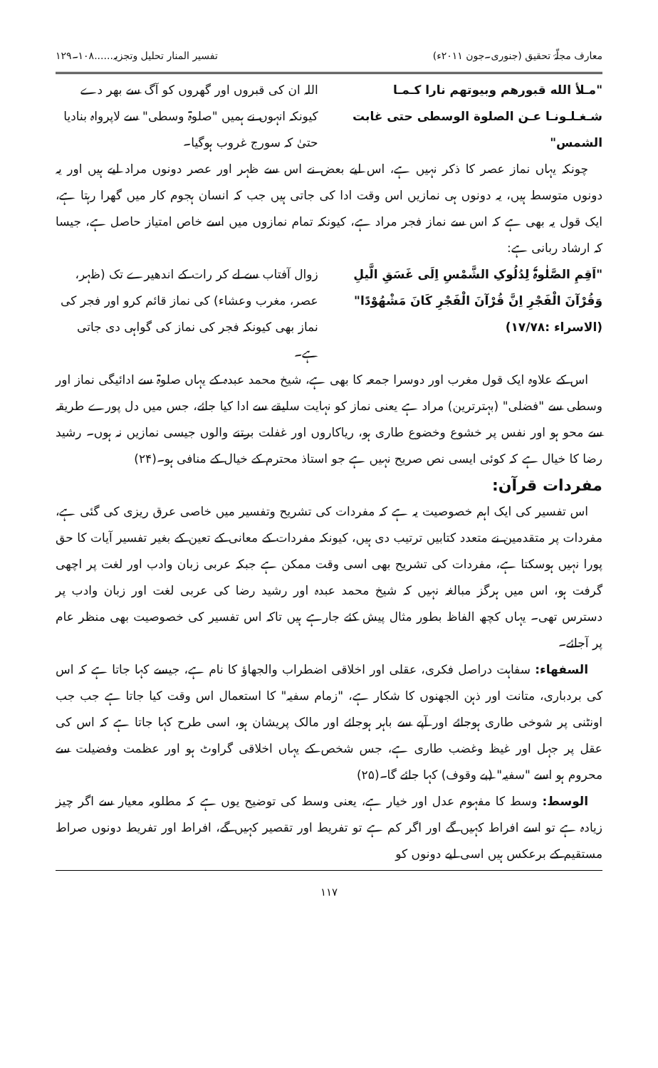معارف مجلّۂ تحقیق (جنوری۔جون ۲۰۱۱ء) تفسیر المنار تحلیل وتجزیہ......۱۰۸۔۱۲۹
"مـلأ الله قبورهم وبيوتهم نارا كـمـا شـغـلـونـا عـن الصلوة الوسطى حتى غابت الشمس"
اللہ ان کی قبروں اور گھروں کو آگ سے بھر دے کیونکہ انہوں نے ہمیں "صلوۃ وسطی" سے لاپرواہ بنادیا حتیٰ کہ سورج غروب ہوگیا۔
چونکہ یہاں نماز عصر کا ذکر نہیں ہے، اس لیے بعض نے اس سے ظہر اور عصر دونوں مراد لیے ہیں اور یہ دونوں متوسط ہیں، یہ دونوں ہی نمازیں اس وقت ادا کی جاتی ہیں جب کہ انسان ہجوم کار میں گھرا رہتا ہے، ایک قول یہ بھی ہے کہ اس سے نماز فجر مراد ہے، کیونکہ تمام نمازوں میں اسے خاص امتیاز حاصل ہے، جیسا کہ ارشاد ربانی ہے:
"اَقِمِ الصَّلٰوۃَ لِدُلُوکِ الشَّمْسِ اِلَی غَسَقِ الَّیلِ وَقُرْآنَ الْفَجْرِ اِنَّ قُرْآنَ الْفَجْرِ کَانَ مَشْھُوْدًا" (الاسراء :۱۷/۷۸)
زوال آفتاب سے لے کر رات کے اندھیرے تک (ظہر، عصر، مغرب وعشاء) کی نماز قائم کرو اور فجر کی نماز بھی کیونکہ فجر کی نماز کی گواہی دی جاتی ہے۔
اس کے علاوہ ایک قول مغرب اور دوسرا جمعہ کا بھی ہے، شیخ محمد عبدہ کے یہاں صلوۃ سے ادائیگی نماز اور وسطی سے "فضلی" (بہترترین) مراد ہے یعنی نماز کو نہایت سلیقے سے ادا کیا جائے، جس میں دل پورے طریقہ سے محو ہو اور نفس پر خشوع وخضوع طاری ہو، ریاکاروں اور غفلت برتنے والوں جیسی نمازیں نہ ہوں۔ رشید رضا کا خیال ہے کہ کوئی ایسی نص صریح نہیں ہے جو استاذ محترم کے خیال کے منافی ہو۔(۲۴)
مفردات قرآن:
اس تفسیر کی ایک اہم خصوصیت یہ ہے کہ مفردات کی تشریح وتفسیر میں خاصی عرق ریزی کی گئی ہے، مفردات پر متقدمین نے متعدد کتابیں ترتیب دی ہیں، کیونکہ مفردات کے معانی کے تعین کے بغیر تفسیر آیات کا حق پورا نہیں ہوسکتا ہے، مفردات کی تشریح بھی اسی وقت ممکن ہے جبکہ عربی زبان وادب اور لغت پر اچھی گرفت ہو، اس میں ہرگز مبالغہ نہیں کہ شیخ محمد عبدہ اور رشید رضا کی عربی لغت اور زبان وادب پر دسترس تھی۔ یہاں کچھ الفاظ بطور مثال پیش کئے جارہے ہیں تاکہ اس تفسیر کی خصوصیت بھی منظر عام پر آجائے۔
السفھاء: سفاہت دراصل فکری، عقلی اور اخلاقی اضطراب والجھاؤ کا نام ہے، جیسے کہا جاتا ہے کہ اس کی بردباری، متانت اور ذہن الجھنوں کا شکار ہے، "زمام سفیہ" کا استعمال اس وقت کیا جاتا ہے جب جب اونٹنی پر شوخی طاری ہوجائے اور آپے سے باہر ہوجائے اور مالک پریشان ہو، اسی طرح کہا جاتا ہے کہ اس کی عقل پر جہل اور غیظ وغضب طاری ہے، جس شخص کے یہاں اخلاقی گراوٹ ہو اور عظمت وفضیلت سے محروم ہو اسے "سفیہ" (بے وقوف) کہا جائے گا۔(۲۵)
الوسط: وسط کا مفہوم عدل اور خیار ہے، یعنی وسط کی توضیح یوں ہے کہ مطلوبہ معیار سے اگر چیز زیادہ ہے تو اسے افراط کہیں گے اور اگر کم ہے تو تفریط اور تقصیر کہیں گے، افراط اور تفریط دونوں صراط مستقیم کے برعکس ہیں اسی لیے دونوں کو
۱۱۷